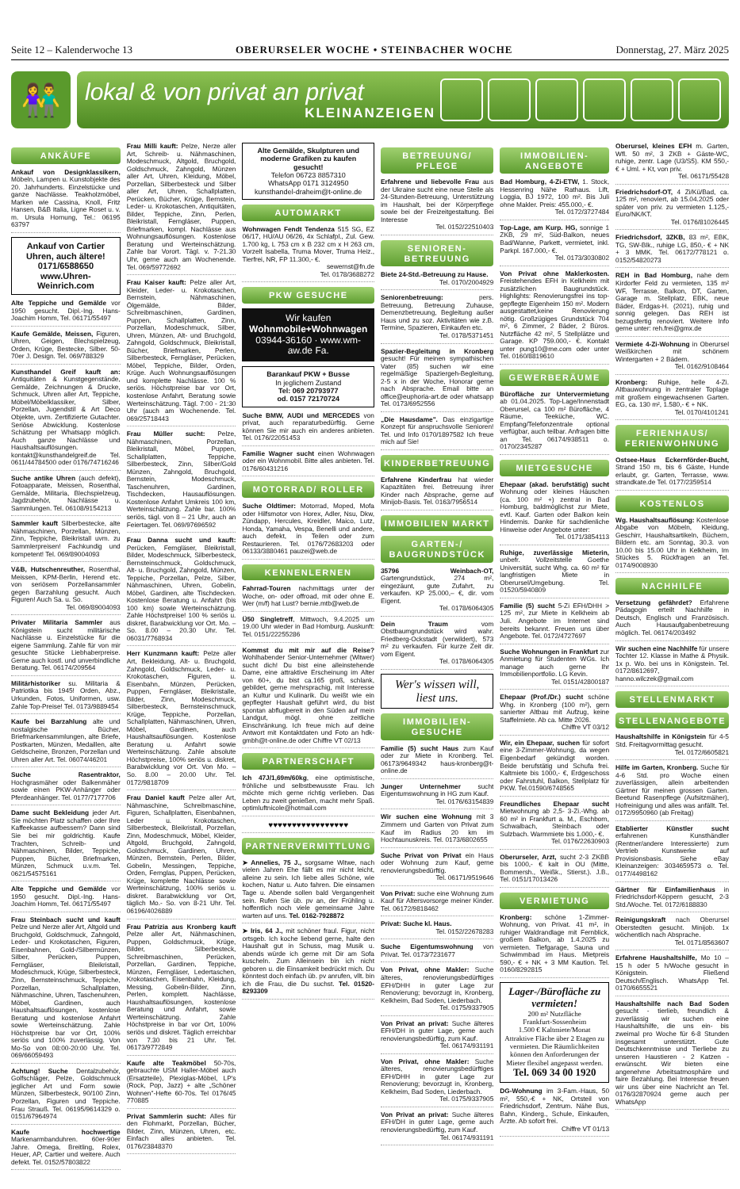Seite 12 – Kalenderwoche 13 OBERURSELER WOCHE • STEINBACHER WOCHE Donnerstag, 27. März 2025
👫
lokal & von privat an privat
KLEINANZEIGEN
ANKÄUFE
Ankauf von Designklassikern, Möbeln, Lampen u. Kunstobjekte des 20. Jahrhunderts. Einzelstücke und ganze Nachlässe. Teakholzmöbel, Marken wie Cassina, Knoll, Fritz Hansen, B&B Italia, Ligne Roset u. v. m. Ursula Hornung, Tel.: 06195 63797
Ankauf von Cartier Uhren, auch ältere!
0171/6588650
www.Uhren-Weinrich.com
Alte Teppiche und Gemälde vor 1950 gesucht. Dipl.-Ing. Hans-Joachim Homm, Tel. 06171/55497
Kaufe Gemälde, Meissen, Figuren, Uhren, Geigen, Blechspielzeug, Orden, Krüge, Bestecke, Silber. 50-70er J. Design. Tel. 069/788329
Kunsthandel Greif kauft an: Antiquitäten & Kunstgegenstände, Gemälde, Zeichnungen & Drucke, Schmuck, Uhren aller Art, Teppiche, Möbel/Möbelklassiker, Silber, Porzellan, Jugendstil & Art Deco Objekte, uvm. Zertifizierte Gutachter. Seriöse Abwicklung. Kostenlose Schätzung per Whatsapp möglich. Auch ganze Nachlässe und Haushaltsauflösungen. kontakt@kunsthandelgreif.de Tel. 0611/44784500 oder 0176/74716246
Suche antike Uhren (auch defekt), Fotoapparate, Meissen, Rosenthal, Gemälde, Militaria, Blechspielzeug, Jagdzubehör, Nachlässe u. Sammlungen. Tel. 06108/9154213
Sammler kauft Silberbestecke, alte Nähmaschinen, Porzellan, Münzen, Zinn, Teppiche, Bleikristall uvm. zu Sammlerpreisen! Fachkundig und kompetent! Tel. 069/89004093
V&B, Hutschenreuther, Rosenthal, Meissen, KPM-Berlin, Herend etc. von seriösem Porzellansammler gegen Barzahlung gesucht. Auch Figuren! Auch Sa. u. So.
Tel. 069/89004093
Privater Militaria Sammler aus Königstein sucht militärische Nachlässe u. Einzelstücke für die eigene Sammlung. Zahle für von mir gesuchte Stücke Liebhaberpreise. Gerne auch kostl. und unverbindliche Beratung. Tel. 06174/209564
Militärhistoriker su. Militaria & Patriotika bis 1945! Orden, Abz., Urkunden, Fotos, Uniformen, usw. Zahle Top-Preise! Tel. 0173/9889454
Kaufe bei Barzahlung alte und nostalgische Bücher, Briefmarkensammlungen, alte Briefe, Postkarten, Münzen, Medaillen, alte Geldscheine, Bronzen, Porzellan und Uhren aller Art. Tel. 06074/46201
Suche Rasentraktor, Hochgrasmäher oder Balkenmäher sowie einen PKW-Anhänger oder Pferdeanhänger. Tel. 0177/7177706
Dame sucht Bekleidung jeder Art. Sie möchten Platz schaffen oder Ihre Kaffeekasse aufbessern? Dann sind Sie bei mir goldrichtig. Kaufe Trachten, Schreib- und Nähmaschinen, Bilder, Teppiche, Puppen, Bücher, Briefmarken, Münzen, Schmuck u.v.m. Tel. 0621/54575161
Alte Teppiche und Gemälde vor 1950 gesucht. Dipl.-Ing. Hans-Joachim Homm, Tel. 06171/55497
Frau Steinbach sucht und kauft Pelze und Nerze aller Art, Altgold und Bruchgold, Goldschmuck, Zahngold, Leder- und Krokotaschen, Figuren, Eisenbahnen, Gold-/Silbermünzen, Silber, Perücken, Puppen, Ferngläser, Bleikristall, Modeschmuck, Krüge, Silberbesteck, Zinn, Bernsteinschmuck, Teppiche, Porzellan, Schallplatten, Nähmaschine, Uhren, Taschenuhren, Möbel, Gardinen, auch Haushaltsauflösungen, kostenlose Beratung und kostenlose Anfahrt sowie Werteinschätzung. Zahle Höchstpreise bar vor Ort, 100% seriös und 100% zuverlässig. Von Mo-So von 08:00-20:00 Uhr. Tel. 069/66059493
Achtung! Suche Dentalzubehör, Golfschläger, Pelze, Goldschmuck jeglicher Art und Form sowie Münzen, Silberbesteck, 90/100 Zinn, Porzellan, Figuren und Teppiche. Frau Strauß. Tel. 06195/9614329 o. 0151/67964974
Kaufe hochwertige Markenarmbanduhren. 60er-90er Jahre. Omega, Breitling, Rolex, Heuer, AP, Cartier und weitere. Auch defekt. Tel. 0152/57803822
Frau Milli kauft: Pelze, Nerze aller Art, Schreib- u. Nähmaschinen, Modeschmuck, Altgold, Bruchgold, Goldschmuck, Zahngold, Münzen aller Art, Uhren, Kleidung, Möbel, Porzellan, Silberbesteck und Silber aller Art, Uhren, Schallplatten, Perücken, Bücher, Krüge, Bernstein, Leder- u. Krokotaschen, Antiquitäten, Bilder, Teppiche, Zinn, Perlen, Bleikristall, Ferngläser, Puppen, Briefmarken, kompl. Nachlässe aus Wohnungsauflösungen. Kostenlose Beratung und Werteinschätzung. Zahle bar Vorort. Tägl. v. 7-21.30 Uhr, gerne auch am Wochenende. Tel. 069/59772692
Frau Kaiser kauft: Pelze aller Art, Kleider, Leder- u. Krokotaschen, Bernstein, Nähmaschinen, Ölgemälde, Bilder, Schreibmaschinen, Gardinen, Puppen, Schallplatten, Zinn, Porzellan, Modeschmuck, Silber, Uhren, Münzen, Alt- und Bruchgold, Zahngold, Goldschmuck, Bleikristall, Bücher, Briefmarken, Perlen, Silberbesteck, Ferngläser, Perücken, Möbel, Teppiche, Bilder, Orden, Krüge. Auch Wohnungsauflösungen und komplette Nachlässe. 100 % seriös. Höchstpreise bar vor Ort, kostenlose Anfahrt, Beratung sowie Werteinschätzung. Tägl. 7:00 - 21:30 Uhr (auch am Wochenende. Tel. 069/25718443
Frau Müller sucht: Pelze, Nähmaschinen, Porzellan, Bleikristall, Möbel, Puppen, Schallplatten, Teppiche, Silberbesteck, Zinn, Silber/Gold Münzen, Zahngold, Bruchgold, Bernstein, Modeschmuck, Taschenuhren, Gardinen, Tischdecken, Hausauflösungen. Kostenlose Anfahrt Umkreis 100 km, Werteinschätzung. Zahle bar. 100% seriös, tägl. von 8 – 21 Uhr, auch an Feiertagen. Tel. 069/97696592
Frau Danna sucht und kauft: Perücken, Ferngläser, Bleikristall, Bilder, Modeschmuck, Silberbesteck, Bernsteinschmuck, Goldschmuck, Alt- u. Bruchgold, Zahngold, Münzen, Teppiche, Porzellan, Pelze, Silber, Nähmaschinen, Uhren, Gobelin, Möbel, Gardinen, alte Tischdecken. Kostenlose Beratung u. Anfahrt (bis 100 km) sowie Werteinschätzung. Zahle Höchstpreise! 100 % seriös u. diskret, Barabwicklung vor Ort. Mo. – So. 8.00 – 20.30 Uhr. Tel. 06031/7768934
Herr Kunzmann kauft: Pelze aller Art, Bekleidung, Alt- u. Bruchgold, Zahngold, Goldschmuck, Leder- u. Krokotaschen, Figuren, u. Eisenbahn, Münzen, Perücken, Puppen, Ferngläser, Bleikristalle, Bilder, Zinn, Modeschmuck, Silberbesteck, Bernsteinschmuck, Krüge, Teppiche, Porzellan, Schallplatten, Nähmaschinen, Uhren, Möbel, Gardinen, auch Haushaltsauflösungen. Kostenlose Beratung u. Anfahrt sowie Werteinschätzung. Zahle absolute Höchstpreise, 100% seriös u. diskret, Barabwicklung vor Ort. Von Mo. – So. 8.00 – 20.00 Uhr. Tel. 0172/9818709
Frau Daniel kauft Pelze aller Art, Nähmaschine, Schreibmaschine, Figuren, Schallplatten, Eisenbahnen, Leder u. Krokotaschen, Silberbesteck, Bleikristall, Porzellan, Zinn, Modeschmuck, Möbel, Kleider, Altgold, Bruchgold, Zahngold, Goldschmuck, Gardinen, Uhren, Münzen, Bernstein, Perlen, Bilder, Gobelin, Messingen, Teppiche, Orden, Fernglas, Puppen, Perücken, Krüge, komplette Nachlässe sowie Werteinschätzung, 100% seriös u. diskret. Barabwicklung vor Ort, täglich Mo.- So. von 8-21 Uhr. Tel. 06196/4026889
Frau Patrizia aus Kronberg kauft Pelze aller Art, Nähmaschinen, Puppen, Goldschmuck, Krüge, Bilder, Silberbesteck, Schreibmaschinen, Perücken, Porzellan, Gardinen, Teppiche, Münzen, Ferngläser, Ledertaschen, Krokotaschen, Eisenbahn, Kleidung, Messing, Gobelin-Bilder, Zinn, Perlen, komplett. Nachlässe, Haushaltsauflösungen, kostenlose Beratung und Anfahrt, sowie Werteinschätzung. Zahle Höchstpreise in bar vor Ort, 100% seriös und diskret. Täglich erreichbar von 7.30 bis 21 Uhr. Tel. 06173/9772849
Kaufe alte Teakmöbel 50-70s, gebrauchte USM Haller-Möbel auch (Ersatzteile), Plexiglas-Möbel, LP's (Rock, Pop, Jazz) + alte „Schöner Wohnen"-Hefte 60-70s. Tel 0176/45 770885
Privat Sammlerin sucht: Alles für den Flohmarkt, Porzellan, Bücher, Bilder, Zinn, Münzen, Uhren, etc. Einfach alles anbieten. Tel. 0176/23848370
Alte Gemälde, Skulpturen und moderne Grafiken zu kaufen gesucht!
Telefon 06723 8857310
WhatsApp 0171 3124950
kunsthandel-draheim@t-online.de
AUTOMARKT
Wohnwagen Fendt Tendenza 515 SG, EZ 06/17, HU/AU 06/26, 4x Schlafpl., Zul. Gew. 1.700 kg, L 753 cm x B 232 cm x H 263 cm, Vorzelt Isabella, Truma Mover, Truma Heiz., Tierfrei, NR, FP 11.300,- €.
sewernst@fn.de
Tel. 0178/3688272
PKW GESUCHE
Wir kaufen
Wohnmobile+Wohnwagen
03944-36160 · www.wm-aw.de Fa.
Barankauf PKW + Busse
In jeglichem Zustand
Tel: 069 20793977
od. 0157 72170724
Suche BMW, AUDI und MERCEDES von privat, auch reparaturbedürftig. Gerne können Sie mir auch ein anderes anbieten. Tel. 0176/22051453
Familie Wagner sucht einen Wohnwagen oder ein Wohnmobil. Bitte alles anbieten. Tel. 0176/60431216
MOTORRAD/ ROLLER
Suche Oldtimer: Motorrad, Moped, Mofa oder Hilfsmotor von Horex, Adler, Nsu, Dkw, Zündapp, Hercules, Kreidler, Maico, Lutz, Honda, Yamaha, Vespa, Benelli und andere, auch defekt, in Teilen oder zum Restaurieren. Tel. 0176/72683203 oder 06133/3880461 pauzei@web.de
KENNENLERNEN
Fahrrad-Touren nachmittags unter der Woche, on- oder offroad, mit oder ohne E. Wer (m/f) hat Lust? bernie.mtb@web.de
Ü50 Singletreff, Mittwoch, 9.4.2025 um 19.00 Uhr wieder in Bad Homburg. Auskunft: Tel. 0151/22255286
Kommst du mit mir auf die Reise? Wohlhabender Senior-Unternehmer (Witwer) sucht dich! Du bist eine alleinstehende Dame, eine attraktive Erscheinung im Alter von 60+, du bist ca.165 groß, schlank, gebildet, gerne mehrsprachig, mit Interesse an Kultur und Kulinarik. Du weißt wie ein gepflegter Haushalt geführt wird, du bist spontan abflugbereit in den Süden auf mein Landgut, mögl. ohne zeitliche Einschränkung. Ich freue mich auf deine Antwort mit Kontaktdaten und Foto an hdk-gmbh@t-online.de oder Chiffre VT 02/13
PARTNERSCHAFT
Ich 47J/1,69m/60kg, eine optimistische, fröhliche und selbstbewusste Frau. Ich möchte mich gerne richtig verlieben. Das Leben zu zweit genießen, macht mehr Spaß. optimluftnicole@hotmail.com
♥♥♥♥♥♥♥♥♥♥♥♥♥♥♥♥♥
PARTNERVERMITTLUNG
➤ Annelies, 75 J., sorgsame Witwe, nach vielen Jahren Ehe fällt es mir nicht leicht, alleine zu sein. Ich liebe alles Schöne, wie kochen, Natur u. Auto fahren. Die einsamen Tage u. Abende sollen bald Vergangenheit sein. Rufen Sie üb. pv an, der Frühling u. hoffentlich noch viele gemeinsame Jahre warten auf uns. Tel. 0162-7928872
➤ Iris, 64 J., mit schöner fraul. Figur, nicht ortsgeb. Ich koche liebend gerne, halte den Haushalt gut in Schuss, mag Musik u. abends würde ich gerne mit Dir am Sofa kuscheln. Zum Alleinsein bin ich nicht geboren u. die Einsamkeit bedrückt mich. Du könntest doch einfach üb. pv anrufen, vllt. bin ich die Frau, die Du suchst. Tel. 01520-8293309
BETREUUNG/ PFLEGE
Erfahrene und liebevolle Frau aus der Ukraine sucht eine neue Stelle als 24-Stunden-Betreuung, Unterstützung im Haushalt, bei der Körperpflege sowie bei der Freizeitgestaltung. Bei Interesse
Tel. 0152/22510403
SENIOREN-BETREUUNG
Biete 24-Std.-Betreuung zu Hause.
Tel. 0170/2004929
Seniorenbetreuung: pers. Betreuung, Betreuung Zuhause, Demenzbetreuung, Begleitung außer Haus und zu soz. Aktivitäten wie z.B. Termine, Spazieren, Einkaufen etc.
Tel. 0178/5371451
Spazier-Begleitung in Kronberg gesucht! Für meinen sympathischen Vater (85) suchen wir eine regelmäßige Spaziergeh-Begleitung, 2-5 x in der Woche, Honorar gerne nach Absprache. Email bitte an office@euphoria-art.de oder whatsapp Tel. 0173/6952556
„Die Hausdame". Das einzigartige Konzept für anspruchsvolle Senioren! Tel. und Info 0170/1897582 Ich freue mich auf Sie!
KINDERBETREUUNG
Erfahrene Kinderfrau hat wieder Kapazitäten frei. Betreuung ihrer Kinder nach Absprache, gerne auf Minijob-Basis. Tel. 0163/7956514
IMMOBILIEN MARKT
GARTEN-/ BAUGRUNDSTÜCK
35796 Weinbach-OT, Gartengrundstück, 274 m², eingezäunt, gute Zufahrt, zu verkaufen. KP 25.000,– €, dir. vom Eigent.
Tel. 0178/6064305
Dein Traum vom Obstbaumgrundstück wird wahr. Friedberg-Ockstadt (verwildert), 573 m² zu verkaufen. Für kurze Zeit dir. vom Eigent.
Tel. 0178/6064305
Wer's wissen will, liest uns.
IMMOBILIEN-GESUCHE
Familie (5) sucht Haus zum Kauf oder zur Miete in Kronberg. Tel. 06173/9649342 haus-kronberg@t-online.de
Junger Unternehmer sucht Eigentumswohnung in HG zum Kauf.
Tel. 0176/63154839
Wir suchen eine Wohnung mit 3 Zimmern und Garten von Privat zum Kauf im Radius 20 km im Hochtaunuskreis. Tel. 0173/6802655
Suche Privat von Privat ein Haus oder Wohnung zum Kauf, gerne renovierungsbedürftig.
Tel. 06171/9519646
Von Privat: suche eine Wohnung zum Kauf für Altersvorsorge meiner Kinder. Tel. 06172/9818462
Privat: Suche kl. Haus.
Tel. 0152/22678283
Suche Eigentumswohnung von Privat. Tel. 0173/7231677
Von Privat, ohne Makler: Suche älteres, renovierungsbedürftiges EFH/DHH in guter Lage zur Renovierung; bevorzugt in, Kronberg, Kelkheim, Bad Soden, Liederbach.
Tel. 0175/9337905
Von Privat an privat: Suche älteres EFH/DH in guter Lage, gerne auch renovierungsbedürftig, zum Kauf.
Tel. 06174/931191
Von Privat, ohne Makler: Suche älteres, renovierungsbedürftiges EFH/DHH in guter Lage zur Renovierung; bevorzugt in, Kronberg, Kelkheim, Bad Soden, Liederbach.
Tel. 0175/9337905
Von Privat an privat: Suche älteres EFH/DH in guter Lage, gerne auch renovierungsbedürftig, zum Kauf.
Tel. 06174/931191
IMMOBILIEN-ANGEBOTE
Bad Homburg, 4-Zi-ETW, 1. Stock, Hessenring Nähe Rathaus. Lift, Loggia, BJ 1972, 100 m². Bis Juli ohne Makler. Preis: 455.000,- €.
Tel. 0172/3727484
Top-Lage, am Kurp. HG, sonnige 1 ZKB, 29 m², Süd-Balkon, neues Bad/Wanne, Parkett, vermietet, inkl. Parkpl. 167.000,- €.
Tel. 0173/3030802
Von Privat ohne Maklerkosten. Freistehendes EFH in Kelkheim mit zusätzlichen Baugrundstück. Highlights: Renovierungsfrei ins top-gepflegte Eigenheim 150 m². Modern ausgestattet,keine Renovierung nötig. Großzügiges Grundstück 704 m², 6 Zimmer, 2 Bäder, 2 Büros. Nutzfläche 42 m², 5 Stellplätze und Garage. KP 759.000,- €. Kontakt unter pung10@me.com oder unter Tel. 0160/8819610
GEWERBERÄUME
Bürofläche zur Untervermietung ab 01.04.2025. Top-Lage/Innenstadt Oberursel, ca 100 m² Bürofläche, 4 Räume, Teeküche, WC. Empfang/Telefonzentrale optional verfügbar, auch teilbar. Anfragen bitte an Tel. 06174/938511 o. 0170/2345287
MIETGESUCHE
Ehepaar (akad. berufstätig) sucht Wohnung oder kleines Häuschen (ca. 100 m² +) zentral in Bad Homburg, baldmöglichst zur Miete, evtl. Kauf. Garten oder Balkon kein Hindernis. Danke für sachdienliche Hinweise oder Angebote unter:
Tel. 0171/3854113
Ruhige, zuverlässige Mieterin, unbefr. Vollzeitstelle Goethe Universität, sucht Whg. ca. 60 m² für langfristigen Miete in Oberursel/Umgebung. Tel. 01520/5940809
Familie (5) sucht 5-Zi EFH/DHH > 125 m², zur Miete in Kelkheim ab Juli. Angebote im Internet sind bereits bekannt. Freuen uns über Angebote. Tel. 0172/4727697
Suche Wohnungen in Frankfurt zur Anmietung für Studenten WGs. Ich manage auch gerne Ihr Immobilienportfolio. LG Kevin.
Tel. 0151/42800187
Ehepaar (Prof./Dr.) sucht schöne Whg. in Kronberg (100 m²), gern sanierter Altbau mit Aufzug, keine Staffelmiete. Ab ca. Mitte 2026.
Chiffre VT 03/12
Wir, ein Ehepaar, suchen für sofort eine 3-Zimmer-Wohnung, da wegen Eigenbedarf gekündigt worden. Beide berufstätig und Schufa frei. Kaltmiete bis 1000,- €, Erdgeschoss oder Fahrstuhl, Balkon, Stellplatz für PKW. Tel.01590/6748565
Freundliches Ehepaar sucht Mietwohnung ab 2,5- 3-Zi.-Whg. ab 60 m² in Frankfurt a. M., Eschborn, Schwalbach, Steinbach oder Sulzbach. Warmmiete bis 1.000,- €.
Tel. 0176/22630903
Oberurseler, Arzt, sucht 2-3 ZKBB bis 1000,- € kalt in OU (Mitte, Bommersh., Weißk., Stierst.). J.B., Tel. 0151/17013426
VERMIETUNG
Kronberg: schöne 1-Zimmer-Wohnung, von Privat. 41 m², in ruhiger Waldrandlage mit Fernblick, großem Balkon, ab 1.4.2025 zu vermieten. Tiefgarage, Sauna und Schwimmbad im Haus. Mietpreis 590,- € + NK + 3 MM Kaution. Tel. 0160/8292815
Lager-/Bürofläche zu vermieten!
200 m² Nutzfläche
Frankfurt-Sossenheim
1.500 € Kaltmiete/Monat
Attraktive Fläche über 2 Etagen zu vermieten. Die Räumlichkeiten können den Anforderungen der Mieter flexibel angepasst werden.
Tel. 069 34 00 1920
DG-Wohnung im 3-Fam.-Haus, 50 m², 550,-€ + NK, Ortsteil von Friedrichsdorf, Zentrum. Nähe Bus, Bahn, Kinderg., Schule, Einkaufen, Ärzte. Ab sofort frei.
Chiffre VT 01/13
Oberursel, kleines EFH m. Garten, Wfl. 50 m², 3 ZKB + Gäste-WC, ruhige, zentr. Lage (U3/S5). KM 550,- € + Uml. + Kt, von priv.
Tel. 06171/55428
Friedrichsdorf-OT, 4 Zi/Kü/Bad, ca. 125 m², renoviert, ab 15.04.2025 oder später von priv. zu vermieten 1.125,- Euro/NK/KT.
Tel. 0176/81026445
Friedrichsdorf, 3ZKB, 83 m², EBK, TG, SW-Blk., ruhige LG, 850,- € + NK + 3 MMK. Tel. 06172/778121 o. 0152/54820273
REH in Bad Homburg, nahe dem Kirdorfer Feld zu vermieten, 135 m² WF, Terrasse, Balkon, DT, Garten, Garage m. Stellplatz, EBK, neue Bäder, Erdgas-H. (2021), ruhig und sonnig gelegen. Das REH ist bezugsfertig renoviert. Weitere Info gerne unter: reh.frei@gmx.de
Vermiete 4-Zi-Wohnung in Oberursel Weißkirchen mit schönem Wintergarten + 2 Bädern.
Tel. 0162/9108464
Kronberg: Ruhige, helle 4-Zi. Altbauwohnung in zentraler Toplage mit großem eingewachsenen Garten. EG, ca. 130 m², 1.580,- € + NK.
Tel. 0170/4101241
FERIENHAUS/ FERIENWOHNUNG
Ostsee-Haus Eckernförder-Bucht, Strand 150 m, bis 6 Gäste, Hunde erlaubt, gr. Garten, Terrasse, www. strandkate.de Tel. 0177/2359514
KOSTENLOS
Wg. Haushaltsauflösung: Kostenlose Abgabe von Möbeln, Kleidung, Geschirr, Haushaltsartikeln, Büchern, Bildern etc. am Sonntag, 30.3. von 10.00 bis 15.00 Uhr in Kelkheim, Im Stückes 5. Rückfragen an Tel. 0174/9008930
NACHHILFE
Versetzung gefährdet? Erfahrene Pädagogin erteilt Nachhilfe in Deutsch, Englisch und Französisch. Auch Hausaufgabenbetreuung möglich. Tel. 06174/203492
Wir suchen eine Nachhilfe für unsere Tochter 12. Klasse in Mathe & Physik. 1x p. Wo. bei uns in Königstein. Tel. 0172/8612697, hanno.wilczek@gmail.com
STELLENMARKT
STELLENANGEBOTE
Haushaltshilfe in Königstein für 4-5 Std. Freitagvormittag gesucht.
Tel. 0172/6605821
Hilfe im Garten, Kronberg. Suche für 4-6 Std. pro Woche einen zuverlässigen, allein arbeitenden Gärtner für meinen grossen Garten. Beetund Rasenpflege (Aufsitzmäher), Hofreinigung und alles was anfällt. Tel. 0172/9950960 (ab Freitag)
Etablierter Künstler sucht erfahrenen Kunsthändler (Rentner/andere Interessierte) zum Vertrieb Kunstwerke auf Provisionsbasis. Siehe eBay Kleinanzeigen: 3034659573 o. Tel. 0177/4498162
Gärtner für Einfamilienhaus in Friedrichsdorf-Köppern gesucht, 2-3 Std./Woche. Tel. 0172/6188830
Reinigungskraft nach Oberursel Oberstedten gesucht. Minijob. 1x wöchentlich nach Absprache.
Tel. 0171/8563607
Erfahrene Haushaltshilfe, Mo 10 – 15 h oder 5 h/Woche gesucht in Königstein. Fließend Deutsch/Englisch. WhatsApp Tel. 0170/6655521
Haushaltshilfe nach Bad Soden gesucht - tierlieb, freundlich & zuverlässig wir suchen eine Haushaltshilfe, die uns ein- bis zweimal pro Woche für 6-8 Stunden insgesamt unterstützt. Gute Deutschkenntnisse und Tierliebe zu unseren Haustieren - 2 Katzen - erwünscht. Wir bieten eine angenehme Arbeitsatmosphäre und faire Bezahlung. Bei Interesse freuen wir uns über eine Nachricht an Tel. 0176/32870924 gerne auch per WhatsApp